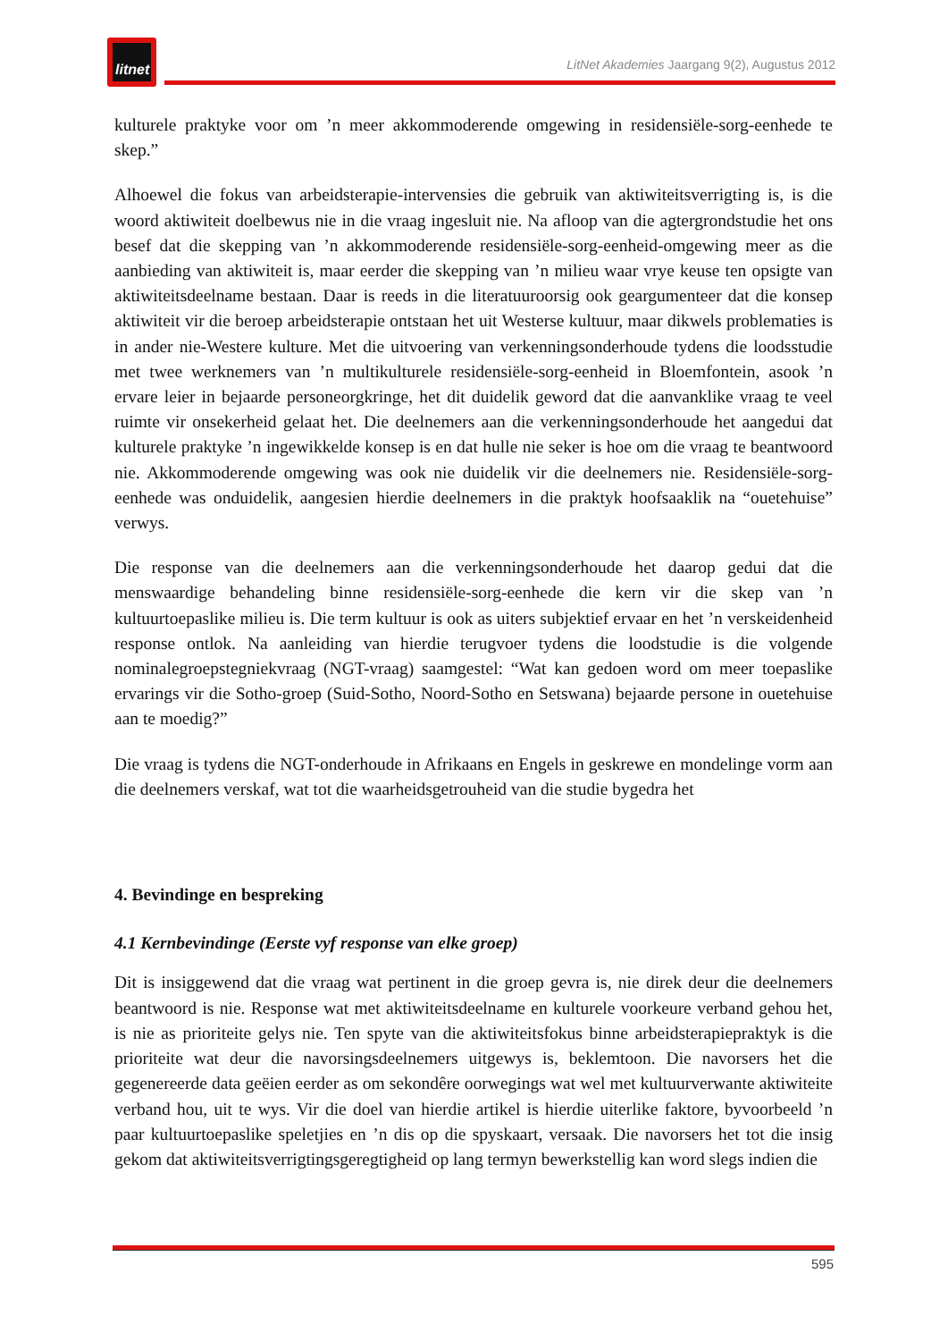litnet
LitNet Akademies Jaargang 9(2), Augustus 2012
kulturele praktyke voor om ’n meer akkommoderende omgewing in residensiële-sorg-eenhede te skep.”
Alhoewel die fokus van arbeidsterapie-intervensies die gebruik van aktiwiteitsverrigting is, is die woord aktiwiteit doelbewus nie in die vraag ingesluit nie. Na afloop van die agtergrondstudie het ons besef dat die skepping van ’n akkommoderende residensiële-sorg-eenheid-omgewing meer as die aanbieding van aktiwiteit is, maar eerder die skepping van ’n milieu waar vrye keuse ten opsigte van aktiwiteitsdeelname bestaan. Daar is reeds in die literatuuroorsig ook geargumenteer dat die konsep aktiwiteit vir die beroep arbeidsterapie ontstaan het uit Westerse kultuur, maar dikwels problematies is in ander nie-Westere kulture. Met die uitvoering van verkenningsonderhoude tydens die loodsstudie met twee werknemers van ’n multikulturele residensiële-sorg-eenheid in Bloemfontein, asook ’n ervare leier in bejaarde personeorgkringe, het dit duidelik geword dat die aanvanklike vraag te veel ruimte vir onsekerheid gelaat het. Die deelnemers aan die verkenningsonderhoude het aangedui dat kulturele praktyke ’n ingewikkelde konsep is en dat hulle nie seker is hoe om die vraag te beantwoord nie. Akkommoderende omgewing was ook nie duidelik vir die deelnemers nie. Residensiële-sorg-eenhede was onduidelik, aangesien hierdie deelnemers in die praktyk hoofsaaklik na “ouetehuise” verwys.
Die response van die deelnemers aan die verkenningsonderhoude het daarop gedui dat die menswaardige behandeling binne residensiële-sorg-eenhede die kern vir die skep van ’n kultuurtoepaslike milieu is. Die term kultuur is ook as uiters subjektief ervaar en het ’n verskeidenheid response ontlok. Na aanleiding van hierdie terugvoer tydens die loodstudie is die volgende nominalegroepstegniekvraag (NGT-vraag) saamgestel: “Wat kan gedoen word om meer toepaslike ervarings vir die Sotho-groep (Suid-Sotho, Noord-Sotho en Setswana) bejaarde persone in ouetehuise aan te moedig?”
Die vraag is tydens die NGT-onderhoude in Afrikaans en Engels in geskrewe en mondelinge vorm aan die deelnemers verskaf, wat tot die waarheidsgetrouheid van die studie bygedra het
4. Bevindinge en bespreking
4.1 Kernbevindinge (Eerste vyf response van elke groep)
Dit is insiggewend dat die vraag wat pertinent in die groep gevra is, nie direk deur die deelnemers beantwoord is nie. Response wat met aktiwiteitsdeelname en kulturele voorkeure verband gehou het, is nie as prioriteite gelys nie. Ten spyte van die aktiwiteitsfokus binne arbeidsterapiepraktyk is die prioriteite wat deur die navorsingsdeelnemers uitgewys is, beklemtoon. Die navorsers het die gegenereerde data geëien eerder as om sekondêre oorwegings wat wel met kultuurverwante aktiwiteite verband hou, uit te wys. Vir die doel van hierdie artikel is hierdie uiterlike faktore, byvoorbeeld ’n paar kultuurtoepaslike speletjies en ’n dis op die spyskaart, versaak. Die navorsers het tot die insig gekom dat aktiwiteitsverrigtingsgeregtigheid op lang termyn bewerkstellig kan word slegs indien die
595